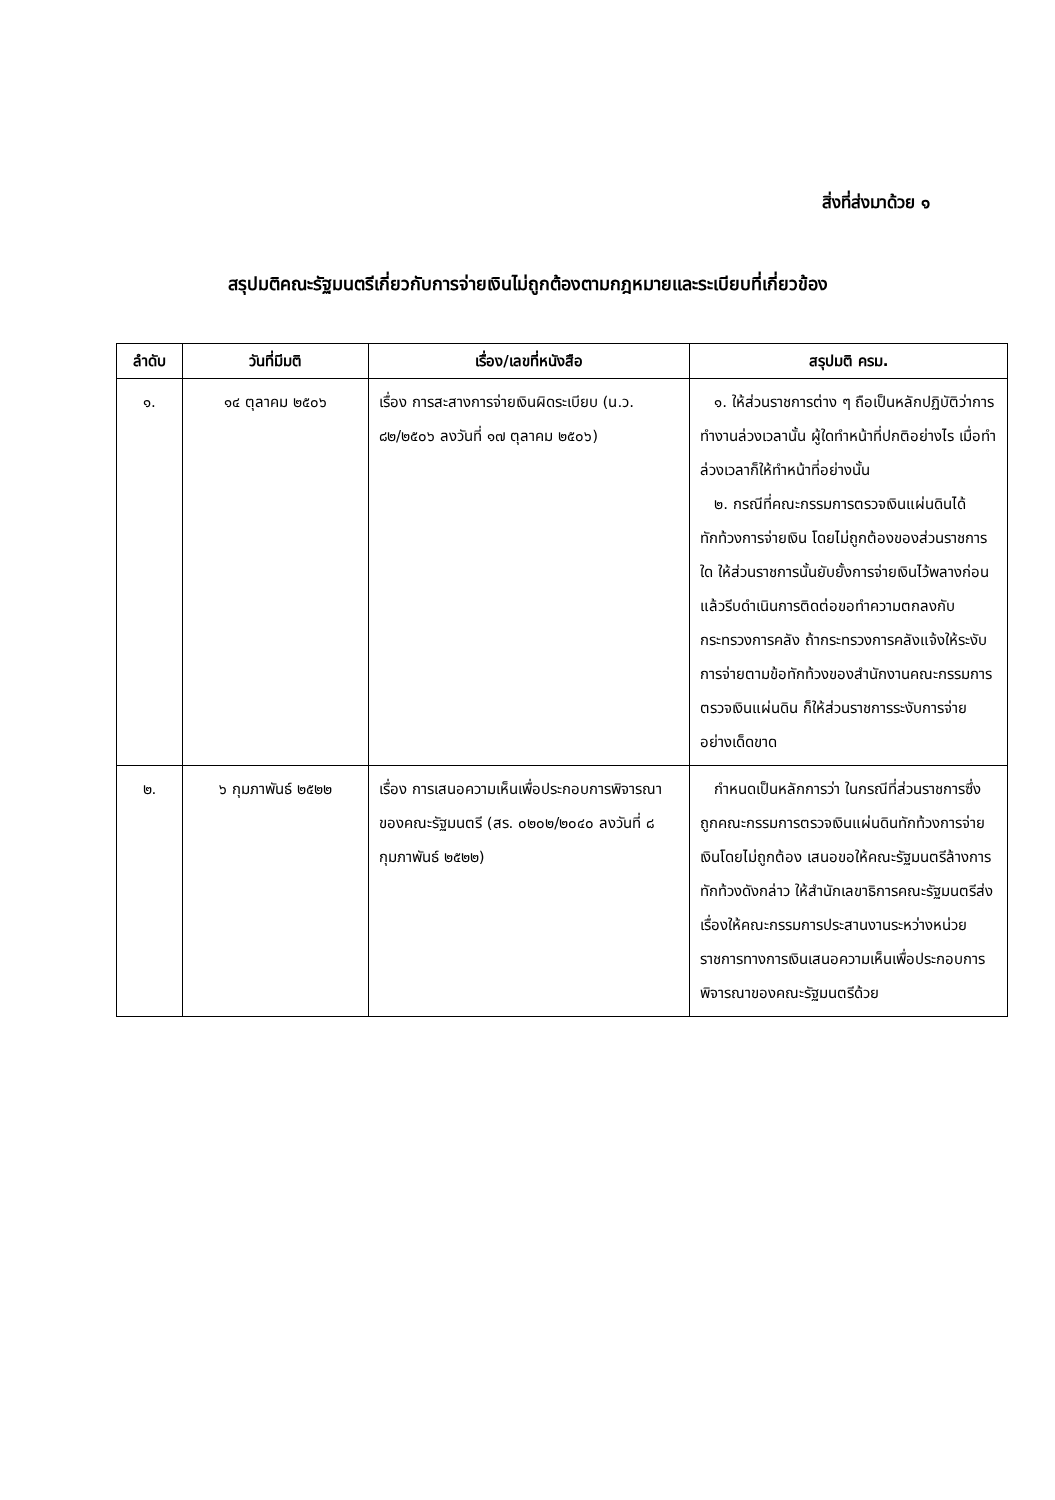สิ่งที่ส่งมาด้วย ๑
สรุปมติคณะรัฐมนตรีเกี่ยวกับการจ่ายเงินไม่ถูกต้องตามกฎหมายและระเบียบที่เกี่ยวข้อง
| ลำดับ | วันที่มีมติ | เรื่อง/เลขที่หนังสือ | สรุปมติ ครม. |
| --- | --- | --- | --- |
| ๑. | ๑๔ ตุลาคม ๒๕๐๖ | เรื่อง การสะสางการจ่ายเงินผิดระเบียบ (น.ว. ๘๒/๒๕๐๖ ลงวันที่ ๑๗ ตุลาคม ๒๕๐๖) | ๑. ให้ส่วนราชการต่าง ๆ ถือเป็นหลักปฏิบัติว่าการทำงานล่วงเวลานั้น ผู้ใดทำหน้าที่ปกติอย่างไร เมื่อทำล่วงเวลาก็ให้ทำหน้าที่อย่างนั้น ๒. กรณีที่คณะกรรมการตรวจเงินแผ่นดินได้ทักท้วงการจ่ายเงิน โดยไม่ถูกต้องของส่วนราชการใด ให้ส่วนราชการนั้นยับยั้งการจ่ายเงินไว้พลางก่อน แล้วรีบดำเนินการติดต่อขอทำความตกลงกับกระทรวงการคลัง ถ้ากระทรวงการคลังแจ้งให้ระงับการจ่ายตามข้อทักท้วงของสำนักงานคณะกรรมการตรวจเงินแผ่นดิน ก็ให้ส่วนราชการระงับการจ่ายอย่างเด็ดขาด |
| ๒. | ๖ กุมภาพันธ์ ๒๕๒๒ | เรื่อง การเสนอความเห็นเพื่อประกอบการพิจารณาของคณะรัฐมนตรี (สร. ๐๒๐๒/๒๐๔๐ ลงวันที่ ๘ กุมภาพันธ์ ๒๕๒๒) | กำหนดเป็นหลักการว่า ในกรณีที่ส่วนราชการซึ่งถูกคณะกรรมการตรวจเงินแผ่นดินทักท้วงการจ่ายเงินโดยไม่ถูกต้อง เสนอขอให้คณะรัฐมนตรีล้างการทักท้วงดังกล่าว ให้สำนักเลขาธิการคณะรัฐมนตรีส่งเรื่องให้คณะกรรมการประสานงานระหว่างหน่วยราชการทางการเงินเสนอความเห็นเพื่อประกอบการพิจารณาของคณะรัฐมนตรีด้วย |